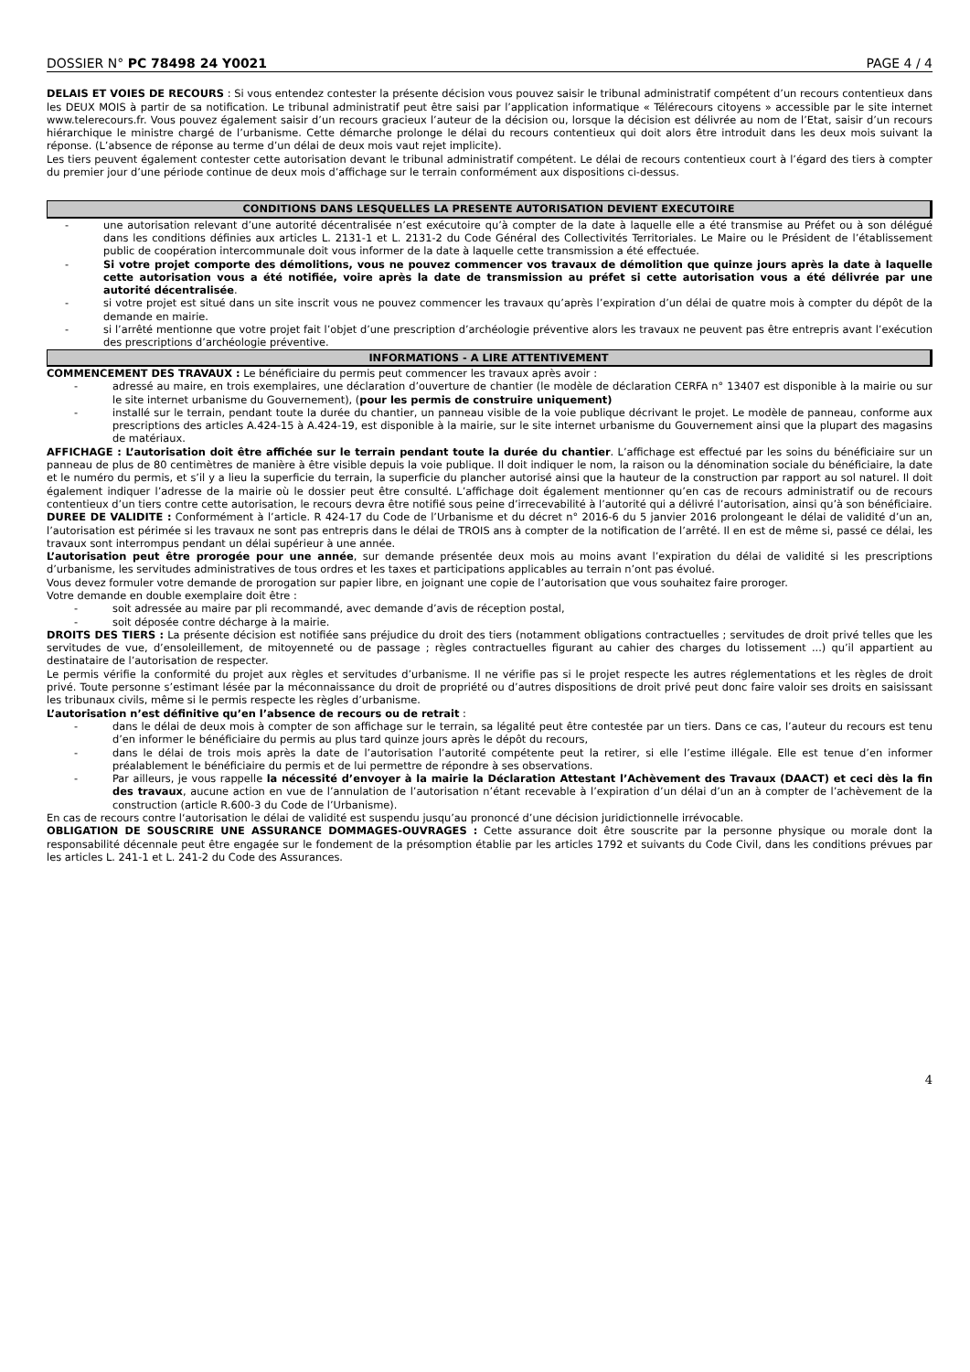DOSSIER N° PC 78498 24 Y0021 PAGE 4 / 4
DELAIS ET VOIES DE RECOURS : Si vous entendez contester la présente décision vous pouvez saisir le tribunal administratif compétent d’un recours contentieux dans les DEUX MOIS à partir de sa notification. Le tribunal administratif peut être saisi par l’application informatique « Télérecours citoyens » accessible par le site internet www.telerecours.fr. Vous pouvez également saisir d’un recours gracieux l’auteur de la décision ou, lorsque la décision est délivrée au nom de l’Etat, saisir d’un recours hiérarchique le ministre chargé de l’urbanisme. Cette démarche prolonge le délai du recours contentieux qui doit alors être introduit dans les deux mois suivant la réponse. (L’absence de réponse au terme d’un délai de deux mois vaut rejet implicite).
Les tiers peuvent également contester cette autorisation devant le tribunal administratif compétent. Le délai de recours contentieux court à l’égard des tiers à compter du premier jour d’une période continue de deux mois d’affichage sur le terrain conformément aux dispositions ci-dessus.
CONDITIONS DANS LESQUELLES LA PRESENTE AUTORISATION DEVIENT EXECUTOIRE
- une autorisation relevant d’une autorité décentralisée n’est exécutoire qu’à compter de la date à laquelle elle a été transmise au Préfet ou à son délégué dans les conditions définies aux articles L. 2131-1 et L. 2131-2 du Code Général des Collectivités Territoriales. Le Maire ou le Président de l’établissement public de coopération intercommunale doit vous informer de la date à laquelle cette transmission a été effectuée.
- Si votre projet comporte des démolitions, vous ne pouvez commencer vos travaux de démolition que quinze jours après la date à laquelle cette autorisation vous a été notifiée, voire après la date de transmission au préfet si cette autorisation vous a été délivrée par une autorité décentralisée.
- si votre projet est situé dans un site inscrit vous ne pouvez commencer les travaux qu’après l’expiration d’un délai de quatre mois à compter du dépôt de la demande en mairie.
- si l’arrêté mentionne que votre projet fait l’objet d’une prescription d’archéologie préventive alors les travaux ne peuvent pas être entrepris avant l’exécution des prescriptions d’archéologie préventive.
INFORMATIONS - A LIRE ATTENTIVEMENT
COMMENCEMENT DES TRAVAUX : Le bénéficiaire du permis peut commencer les travaux après avoir :
- adressé au maire, en trois exemplaires, une déclaration d’ouverture de chantier (le modèle de déclaration CERFA n° 13407 est disponible à la mairie ou sur le site internet urbanisme du Gouvernement), (pour les permis de construire uniquement)
- installé sur le terrain, pendant toute la durée du chantier, un panneau visible de la voie publique décrivant le projet. Le modèle de panneau, conforme aux prescriptions des articles A.424-15 à A.424-19, est disponible à la mairie, sur le site internet urbanisme du Gouvernement ainsi que la plupart des magasins de matériaux.
AFFICHAGE : L’autorisation doit être affichée sur le terrain pendant toute la durée du chantier. L’affichage est effectué par les soins du bénéficiaire sur un panneau de plus de 80 centimètres de manière à être visible depuis la voie publique. Il doit indiquer le nom, la raison ou la dénomination sociale du bénéficiaire, la date et le numéro du permis, et s’il y a lieu la superficie du terrain, la superficie du plancher autorisé ainsi que la hauteur de la construction par rapport au sol naturel. Il doit également indiquer l’adresse de la mairie où le dossier peut être consulté. L’affichage doit également mentionner qu’en cas de recours administratif ou de recours contentieux d’un tiers contre cette autorisation, le recours devra être notifié sous peine d’irrecevabilité à l’autorité qui a délivré l’autorisation, ainsi qu’à son bénéficiaire.
DUREE DE VALIDITE : Conformément à l’article. R 424-17 du Code de l’Urbanisme et du décret n° 2016-6 du 5 janvier 2016 prolongeant le délai de validité d’un an, l’autorisation est périmée si les travaux ne sont pas entrepris dans le délai de TROIS ans à compter de la notification de l’arrêté. Il en est de même si, passé ce délai, les travaux sont interrompus pendant un délai supérieur à une année.
L’autorisation peut être prorogée pour une année, sur demande présentée deux mois au moins avant l’expiration du délai de validité si les prescriptions d’urbanisme, les servitudes administratives de tous ordres et les taxes et participations applicables au terrain n’ont pas évolué.
Vous devez formuler votre demande de prorogation sur papier libre, en joignant une copie de l’autorisation que vous souhaitez faire proroger.
Votre demande en double exemplaire doit être :
- soit adressée au maire par pli recommandé, avec demande d’avis de réception postal,
- soit déposée contre décharge à la mairie.
DROITS DES TIERS : La présente décision est notifiée sans préjudice du droit des tiers (notamment obligations contractuelles ; servitudes de droit privé telles que les servitudes de vue, d’ensoleillement, de mitoyenneté ou de passage ; règles contractuelles figurant au cahier des charges du lotissement ...) qu’il appartient au destinataire de l’autorisation de respecter.
Le permis vérifie la conformité du projet aux règles et servitudes d’urbanisme. Il ne vérifie pas si le projet respecte les autres réglementations et les règles de droit privé. Toute personne s’estimant lésée par la méconnaissance du droit de propriété ou d’autres dispositions de droit privé peut donc faire valoir ses droits en saisissant les tribunaux civils, même si le permis respecte les règles d’urbanisme.
L’autorisation n’est définitive qu’en l’absence de recours ou de retrait :
- dans le délai de deux mois à compter de son affichage sur le terrain, sa légalité peut être contestée par un tiers. Dans ce cas, l’auteur du recours est tenu d’en informer le bénéficiaire du permis au plus tard quinze jours après le dépôt du recours,
- dans le délai de trois mois après la date de l’autorisation l’autorité compétente peut la retirer, si elle l’estime illégale. Elle est tenue d’en informer préalablement le bénéficiaire du permis et de lui permettre de répondre à ses observations.
- Par ailleurs, je vous rappelle la nécessité d’envoyer à la mairie la Déclaration Attestant l’Achèvement des Travaux (DAACT) et ceci dès la fin des travaux, aucune action en vue de l’annulation de l’autorisation n’étant recevable à l’expiration d’un délai d’un an à compter de l’achèvement de la construction (article R.600-3 du Code de l’Urbanisme).
En cas de recours contre l‘autorisation le délai de validité est suspendu jusqu’au prononcé d’une décision juridictionnelle irrévocable.
OBLIGATION DE SOUSCRIRE UNE ASSURANCE DOMMAGES-OUVRAGES : Cette assurance doit être souscrite par la personne physique ou morale dont la responsabilité décennale peut être engagée sur le fondement de la présomption établie par les articles 1792 et suivants du Code Civil, dans les conditions prévues par les articles L. 241-1 et L. 241-2 du Code des Assurances.
4